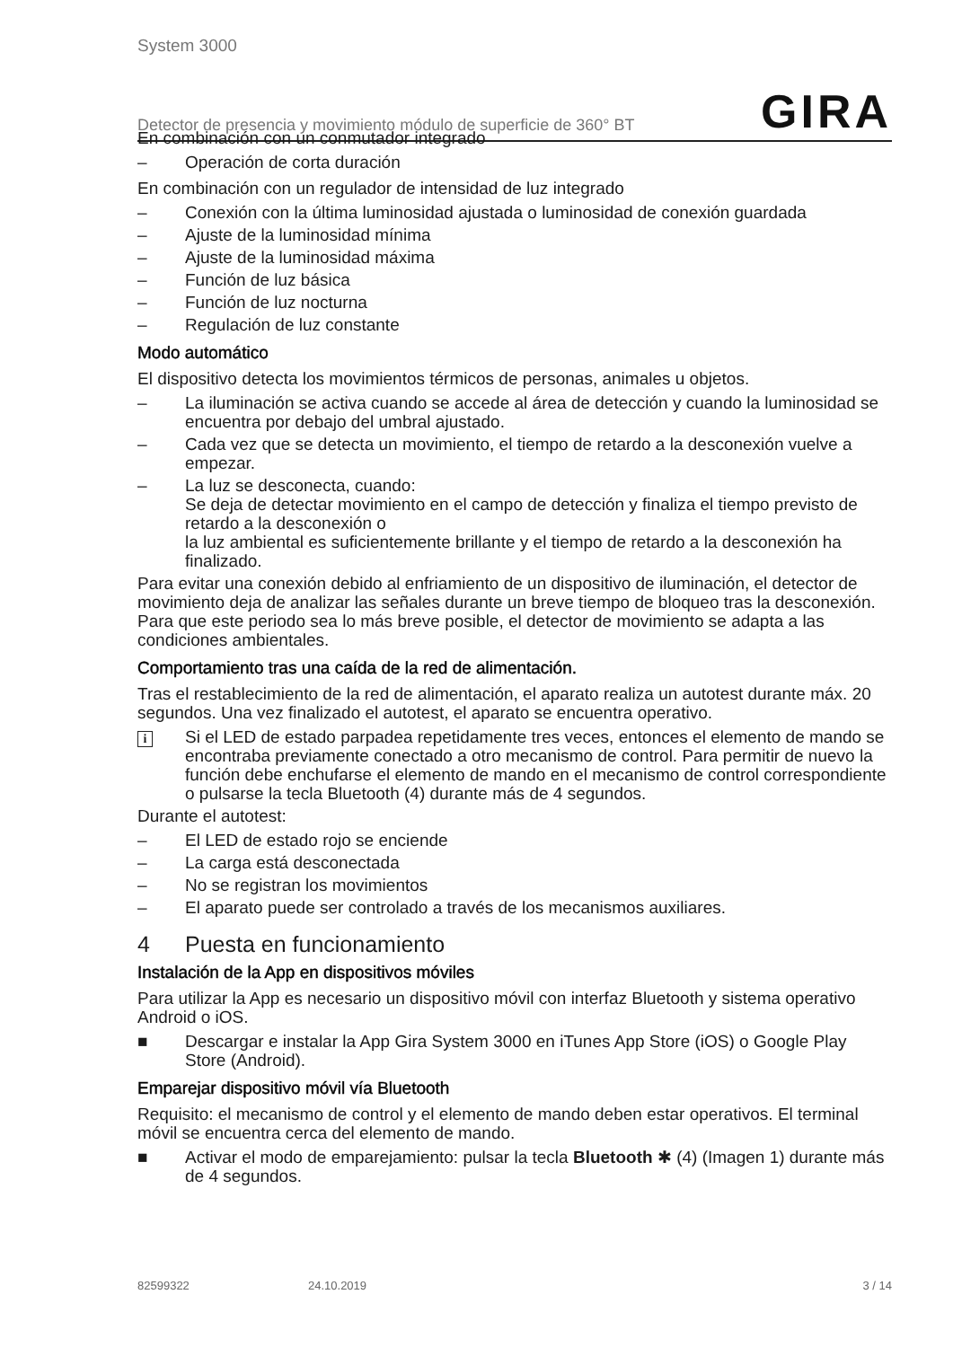System 3000
Detector de presencia y movimiento módulo de superficie de 360° BT
GIRA
En combinación con un conmutador integrado
– Operación de corta duración
En combinación con un regulador de intensidad de luz integrado
– Conexión con la última luminosidad ajustada o luminosidad de conexión guardada
– Ajuste de la luminosidad mínima
– Ajuste de la luminosidad máxima
– Función de luz básica
– Función de luz nocturna
– Regulación de luz constante
Modo automático
El dispositivo detecta los movimientos térmicos de personas, animales u objetos.
– La iluminación se activa cuando se accede al área de detección y cuando la luminosidad se encuentra por debajo del umbral ajustado.
– Cada vez que se detecta un movimiento, el tiempo de retardo a la desconexión vuelve a empezar.
– La luz se desconecta, cuando:
Se deja de detectar movimiento en el campo de detección y finaliza el tiempo previsto de retardo a la desconexión o
la luz ambiental es suficientemente brillante y el tiempo de retardo a la desconexión ha finalizado.
Para evitar una conexión debido al enfriamiento de un dispositivo de iluminación, el detector de movimiento deja de analizar las señales durante un breve tiempo de bloqueo tras la desconexión. Para que este periodo sea lo más breve posible, el detector de movimiento se adapta a las condiciones ambientales.
Comportamiento tras una caída de la red de alimentación.
Tras el restablecimiento de la red de alimentación, el aparato realiza un autotest durante máx. 20 segundos. Una vez finalizado el autotest, el aparato se encuentra operativo.
i Si el LED de estado parpadea repetidamente tres veces, entonces el elemento de mando se encontraba previamente conectado a otro mecanismo de control. Para permitir de nuevo la función debe enchufarse el elemento de mando en el mecanismo de control correspondiente o pulsarse la tecla Bluetooth (4) durante más de 4 segundos.
Durante el autotest:
– El LED de estado rojo se enciende
– La carga está desconectada
– No se registran los movimientos
– El aparato puede ser controlado a través de los mecanismos auxiliares.
4 Puesta en funcionamiento
Instalación de la App en dispositivos móviles
Para utilizar la App es necesario un dispositivo móvil con interfaz Bluetooth y sistema operativo Android o iOS.
■ Descargar e instalar la App Gira System 3000 en iTunes App Store (iOS) o Google Play Store (Android).
Emparejar dispositivo móvil vía Bluetooth
Requisito: el mecanismo de control y el elemento de mando deben estar operativos. El terminal móvil se encuentra cerca del elemento de mando.
■ Activar el modo de emparejamiento: pulsar la tecla Bluetooth ✱ (4) (Imagen 1) durante más de 4 segundos.
82599322 24.10.2019 3 / 14